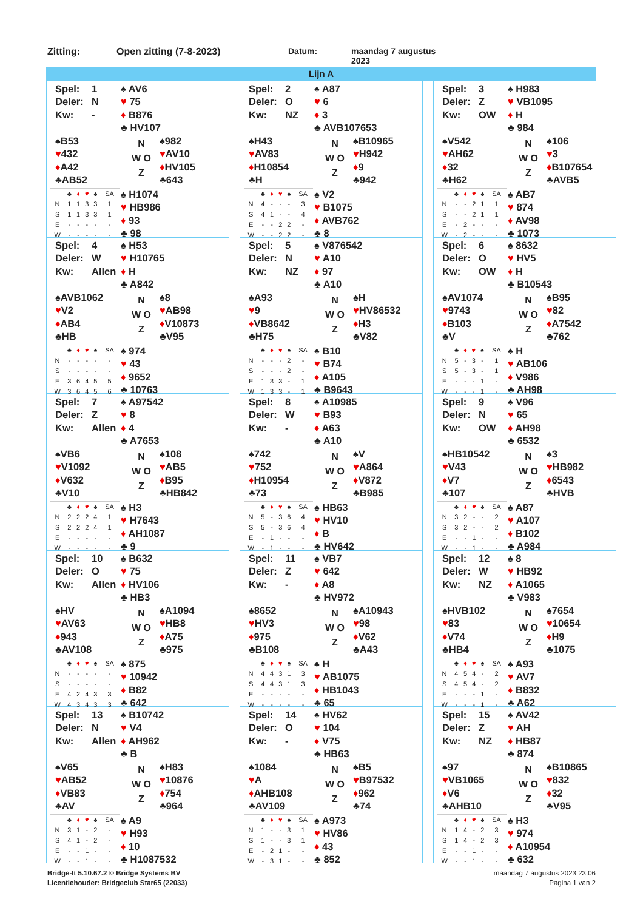Zitting: Open zitting (7-8-2023) Datum:
maandag 7 augustus
2023
Lijn A
Spel: 1
Deler: N
Kw: -
♠ AV6
♥ 75
♦ B876
♣ HV107
♠B53
♥432
♦A42
♣AB52
N
W O
Z
♠982
♥AV10
♦HV105
♣643
| | ♣ | ♦ | ♥ | ♠ | SA |
| --- | --- | --- | --- | --- | --- |
| N | 1 | 1 | 3 | 3 | 1 |
| S | 1 | 1 | 3 | 3 | 1 |
| E | - | - | - | - | - |
| W | - | - | - | - | - |
♠ H1074
♥ HB986
♦ 93
♣ 98
Spel: 2
Deler: O
Kw: NZ
♠ A87
♥ 6
♦ 3
♣ AVB107653
♠H43
♥AV83
♦H10854
♣H
N
W O
Z
♠B10965
♥H942
♦9
♣942
| | ♣ | ♦ | ♥ | ♠ | SA |
| --- | --- | --- | --- | --- | --- |
| N | 4 | - | - | - | 3 |
| S | 4 | 1 | - | - | 4 |
| E | - | - | 2 | 2 | - |
| W | - | - | 2 | 2 | - |
♠ V2
♥ B1075
♦ AVB762
♣ 8
Spel: 3
Deler: Z
Kw: OW
♠ H983
♥ VB1095
♦ H
♣ 984
♠V542
♥AH62
♦32
♣H62
N
W O
Z
♠106
♥3
♦B107654
♣AVB5
| | ♣ | ♦ | ♥ | ♠ | SA |
| --- | --- | --- | --- | --- | --- |
| N | - | - | 2 | 1 | 1 |
| S | - | - | 2 | 1 | 1 |
| E | - | 2 | - | - | - |
| W | - | 2 | - | - | - |
♠ AB7
♥ 874
♦ AV98
♣ 1073
Spel: 4
Deler: W
Kw: Allen
♠ H53
♥ H10765
♦ H
♣ A842
♠AVB1062
♥V2
♦AB4
♣HB
N
W O
Z
♠8
♥AB98
♦V10873
♣V95
| | ♣ | ♦ | ♥ | ♠ | SA |
| --- | --- | --- | --- | --- | --- |
| N | - | - | - | - | - |
| S | - | - | - | - | - |
| E | 3 | 6 | 4 | 5 | 5 |
| W | 3 | 6 | 4 | 5 | 6 |
♠ 974
♥ 43
♦ 9652
♣ 10763
Spel: 5
Deler: N
Kw: NZ
♠ V876542
♥ A10
♦ 97
♣ A10
♠A93
♥9
♦VB8642
♣H75
N
W O
Z
♠H
♥HV86532
♦H3
♣V82
| | ♣ | ♦ | ♥ | ♠ | SA |
| --- | --- | --- | --- | --- | --- |
| N | - | - | - | 2 | - |
| S | - | - | - | 2 | - |
| E | 1 | 3 | 3 | - | 1 |
| W | 1 | 3 | 3 | - | 1 |
♠ B10
♥ B74
♦ A105
♣ B9643
Spel: 6
Deler: O
Kw: OW
♠ 8632
♥ HV5
♦ H
♣ B10543
♠AV1074
♥9743
♦B103
♣V
N
W O
Z
♠B95
♥82
♦A7542
♣762
| | ♣ | ♦ | ♥ | ♠ | SA |
| --- | --- | --- | --- | --- | --- |
| N | 5 | - | 3 | - | 1 |
| S | 5 | - | 3 | - | 1 |
| E | - | - | - | 1 | - |
| W | - | - | - | 1 | - |
♠ H
♥ AB106
♦ V986
♣ AH98
Spel: 7
Deler: Z
Kw: Allen
♠ A97542
♥ 8
♦ 4
♣ A7653
♠VB6
♥V1092
♦V632
♣V10
N
W O
Z
♠108
♥AB5
♦B95
♣HB842
| | ♣ | ♦ | ♥ | ♠ | SA |
| --- | --- | --- | --- | --- | --- |
| N | 2 | 2 | 2 | 4 | 1 |
| S | 2 | 2 | 2 | 4 | 1 |
| E | - | - | - | - | - |
| W | - | - | - | - | - |
♠ H3
♥ H7643
♦ AH1087
♣ 9
Spel: 8
Deler: W
Kw: -
♠ A10985
♥ B93
♦ A63
♣ A10
♠742
♥752
♦H10954
♣73
N
W O
Z
♠V
♥A864
♦V872
♣B985
| | ♣ | ♦ | ♥ | ♠ | SA |
| --- | --- | --- | --- | --- | --- |
| N | 5 | - | 3 | 6 | 4 |
| S | 5 | - | 3 | 6 | 4 |
| E | - | 1 | - | - | - |
| W | - | 1 | - | - | - |
♠ HB63
♥ HV10
♦ B
♣ HV642
Spel: 9
Deler: N
Kw: OW
♠ V96
♥ 65
♦ AH98
♣ 6532
♠HB10542
♥V43
♦V7
♣107
N
W O
Z
♠3
♥HB982
♦6543
♣HVB
| | ♣ | ♦ | ♥ | ♠ | SA |
| --- | --- | --- | --- | --- | --- |
| N | 3 | 2 | - | - | 2 |
| S | 3 | 2 | - | - | 2 |
| E | - | - | 1 | - | - |
| W | - | - | 1 | - | - |
♠ A87
♥ A107
♦ B102
♣ A984
Spel: 10
Deler: O
Kw: Allen
♠ B632
♥ 75
♦ HV106
♣ HB3
♠HV
♥AV63
♦943
♣AV108
N
W O
Z
♠A1094
♥HB8
♦A75
♣975
| | ♣ | ♦ | ♥ | ♠ | SA |
| --- | --- | --- | --- | --- | --- |
| N | - | - | - | - | - |
| S | - | - | - | - | - |
| E | 4 | 2 | 4 | 3 | 3 |
| W | 4 | 3 | 4 | 3 | 3 |
♠ 875
♥ 10942
♦ B82
♣ 642
Spel: 11
Deler: Z
Kw: -
♠ VB7
♥ 642
♦ A8
♣ HV972
♠8652
♥HV3
♦975
♣B108
N
W O
Z
♠A10943
♥98
♦V62
♣A43
| | ♣ | ♦ | ♥ | ♠ | SA |
| --- | --- | --- | --- | --- | --- |
| N | 4 | 4 | 3 | 1 | 3 |
| S | 4 | 4 | 3 | 1 | 3 |
| E | - | - | - | - | - |
| W | - | - | - | - | - |
♠ H
♥ AB1075
♦ HB1043
♣ 65
Spel: 12
Deler: W
Kw: NZ
♠ 8
♥ HB92
♦ A1065
♣ V983
♠HVB102
♥83
♦V74
♣HB4
N
W O
Z
♠7654
♥10654
♦H9
♣1075
| | ♣ | ♦ | ♥ | ♠ | SA |
| --- | --- | --- | --- | --- | --- |
| N | 4 | 5 | 4 | - | 2 |
| S | 4 | 5 | 4 | - | 2 |
| E | - | - | - | 1 | - |
| W | - | - | - | 1 | - |
♠ A93
♥ AV7
♦ B832
♣ A62
Spel: 13
Deler: N
Kw: Allen
♠ B10742
♥ V4
♦ AH962
♣ B
♠V65
♥AB52
♦VB83
♣AV
N
W O
Z
♠H83
♥10876
♦754
♣964
| | ♣ | ♦ | ♥ | ♠ | SA |
| --- | --- | --- | --- | --- | --- |
| N | 3 | 1 | - | 2 | - |
| S | 4 | 1 | - | 2 | - |
| E | - | - | 1 | - | - |
| W | - | - | 1 | - | - |
♠ A9
♥ H93
♦ 10
♣ H1087532
Spel: 14
Deler: O
Kw: -
♠ HV62
♥ 104
♦ V75
♣ HB63
♠1084
♥A
♦AHB108
♣AV109
N
W O
Z
♠B5
♥B97532
♦962
♣74
| | ♣ | ♦ | ♥ | ♠ | SA |
| --- | --- | --- | --- | --- | --- |
| N | 1 | - | - | 3 | 1 |
| S | 1 | - | - | 3 | 1 |
| E | - | 2 | 1 | - | - |
| W | - | 3 | 1 | - | - |
♠ A973
♥ HV86
♦ 43
♣ 852
Spel: 15
Deler: Z
Kw: NZ
♠ AV42
♥ AH
♦ HB87
♣ 874
♠97
♥VB1065
♦V6
♣AHB10
N
W O
Z
♠B10865
♥832
♦32
♣V95
| | ♣ | ♦ | ♥ | ♠ | SA |
| --- | --- | --- | --- | --- | --- |
| N | 1 | 4 | - | 2 | 3 |
| S | 1 | 4 | - | 2 | 3 |
| E | - | - | 1 | - | - |
| W | - | - | 1 | - | - |
♠ H3
♥ 974
♦ A10954
♣ 632
Bridge-It 5.10.67.2 © Bridge Systems BV
Licentiehouder: Bridgeclub Star65 (22033)
maandag 7 augustus 2023 23:06
Pagina 1 van 2